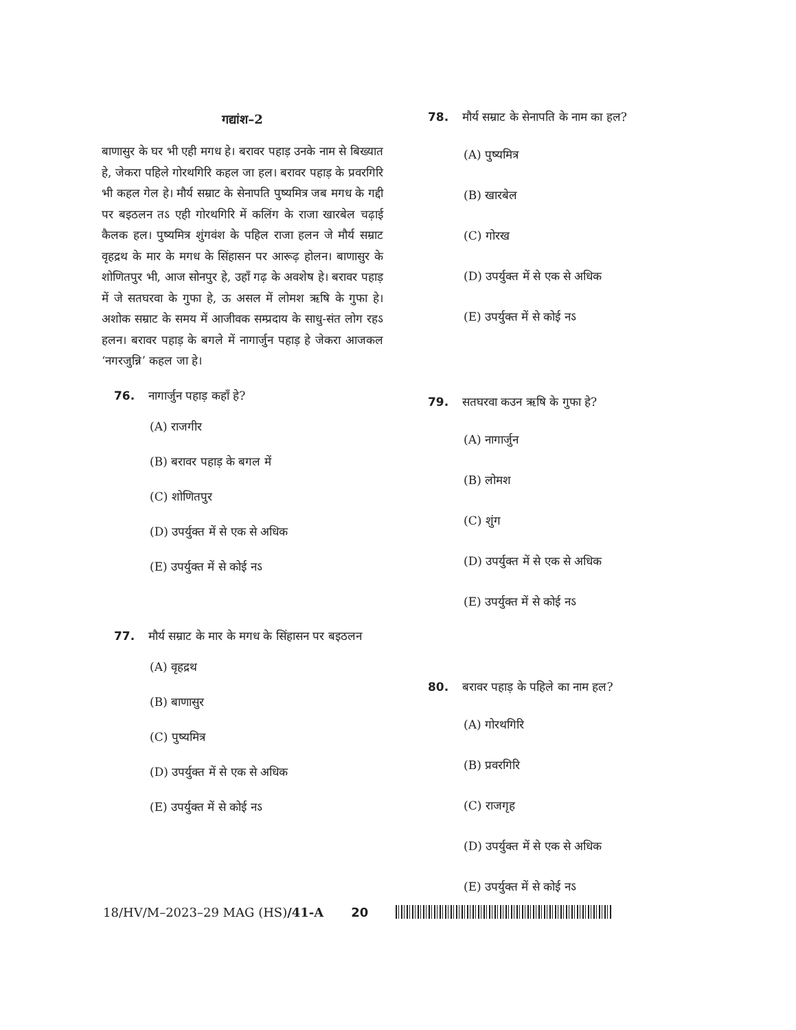गद्यांश–2
बाणासुर के घर भी एही मगध हे। बरावर पहाड़ उनके नाम से बिख्यात हे, जेकरा पहिले गोरथगिरि कहल जा हल। बरावर पहाड़ के प्रवरगिरि भी कहल गेल हे। मौर्य सम्राट के सेनापति पुष्यमित्र जब मगध के गद्दी पर बइठलन तऽ एही गोरथगिरि में कलिंग के राजा खारबेल चढ़ाई कैलक हल। पुष्यमित्र शुंगवंश के पहिल राजा हलन जे मौर्य सम्राट वृहद्रथ के मार के मगध के सिंहासन पर आरूढ़ होलन। बाणासुर के शोणितपुर भी, आज सोनपुर हे, उहाँ गढ़ के अवशेष हे। बरावर पहाड़ में जे सतघरवा के गुफा हे, ऊ असल में लोमश ऋषि के गुफा हे। अशोक सम्राट के समय में आजीवक सम्प्रदाय के साधु-संत लोग रहऽ हलन। बरावर पहाड़ के बगले में नागार्जुन पहाड़ हे जेकरा आजकल ‘नगरजुन्नि’ कहल जा हे।
76. नागार्जुन पहाड़ कहाँ हे?
(A) राजगीर
(B) बरावर पहाड़ के बगल में
(C) शोणितपुर
(D) उपर्युक्त में से एक से अधिक
(E) उपर्युक्त में से कोई नऽ
77. मौर्य सम्राट के मार के मगध के सिंहासन पर बइठलन
(A) वृहद्रथ
(B) बाणासुर
(C) पुष्यमित्र
(D) उपर्युक्त में से एक से अधिक
(E) उपर्युक्त में से कोई नऽ
78. मौर्य सम्राट के सेनापति के नाम का हल?
(A) पुष्यमित्र
(B) खारबेल
(C) गोरख
(D) उपर्युक्त में से एक से अधिक
(E) उपर्युक्त में से कोई नऽ
79. सतघरवा कउन ऋषि के गुफा हे?
(A) नागार्जुन
(B) लोमश
(C) शुंग
(D) उपर्युक्त में से एक से अधिक
(E) उपर्युक्त में से कोई नऽ
80. बरावर पहाड़ के पहिले का नाम हल?
(A) गोरथगिरि
(B) प्रवरगिरि
(C) राजगृह
(D) उपर्युक्त में से एक से अधिक
(E) उपर्युक्त में से कोई नऽ
18/HV/M–2023–29 MAG (HS)/41-A 20